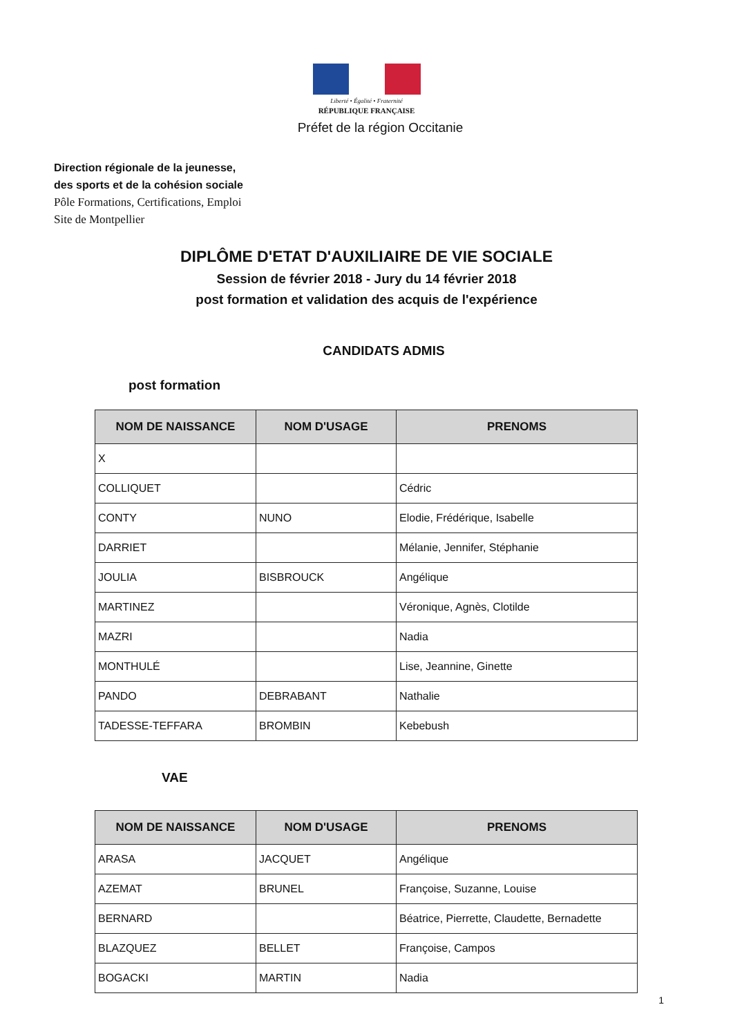Liberté • Égalité • Fraternité
RÉPUBLIQUE FRANÇAISE
Préfet de la région Occitanie
Direction régionale de la jeunesse,
des sports et de la cohésion sociale
Pôle Formations, Certifications, Emploi
Site de Montpellier
DIPLÔME D'ETAT D'AUXILIAIRE DE VIE SOCIALE
Session de février 2018 - Jury du 14 février 2018
post formation et validation des acquis de l'expérience
CANDIDATS ADMIS
post formation
| NOM DE NAISSANCE | NOM D'USAGE | PRENOMS |
| --- | --- | --- |
| X | | |
| COLLIQUET | | Cédric |
| CONTY | NUNO | Elodie, Frédérique, Isabelle |
| DARRIET | | Mélanie, Jennifer, Stéphanie |
| JOULIA | BISBROUCK | Angélique |
| MARTINEZ | | Véronique, Agnès, Clotilde |
| MAZRI | | Nadia |
| MONTHULÉ | | Lise, Jeannine, Ginette |
| PANDO | DEBRABANT | Nathalie |
| TADESSE-TEFFARA | BROMBIN | Kebebush |
VAE
| NOM DE NAISSANCE | NOM D'USAGE | PRENOMS |
| --- | --- | --- |
| ARASA | JACQUET | Angélique |
| AZEMAT | BRUNEL | Françoise, Suzanne, Louise |
| BERNARD | | Béatrice, Pierrette, Claudette, Bernadette |
| BLAZQUEZ | BELLET | Françoise, Campos |
| BOGACKI | MARTIN | Nadia |
1